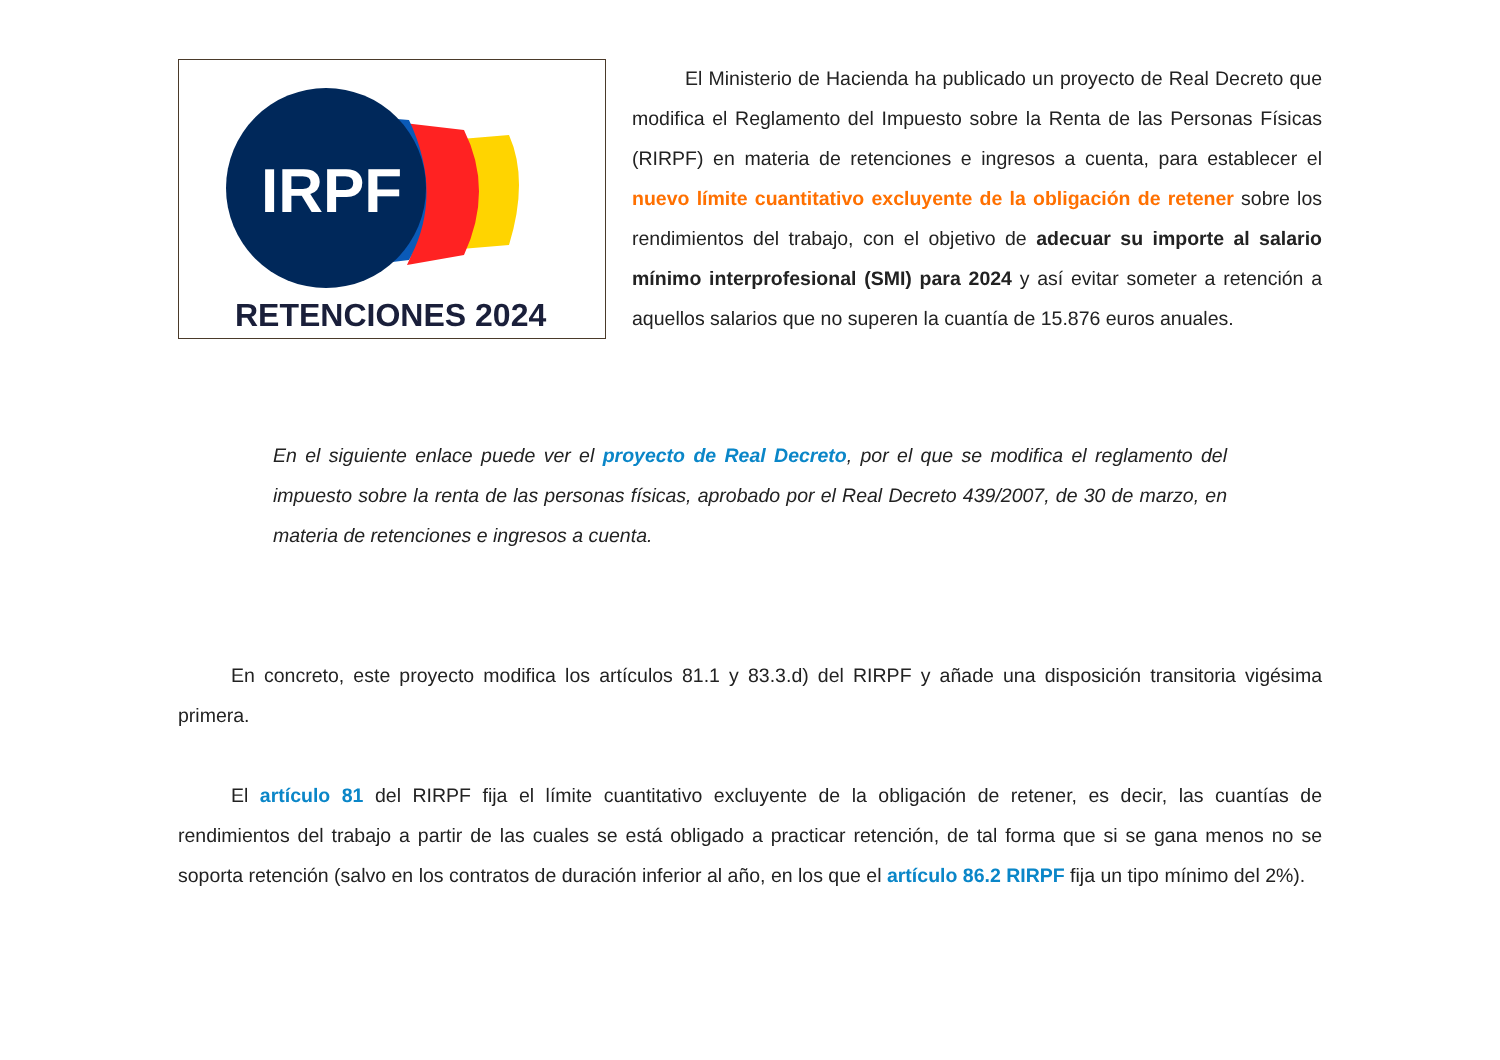IRPF
RETENCIONES 2024
El Ministerio de Hacienda ha publicado un proyecto de Real Decreto que modifica el Reglamento del Impuesto sobre la Renta de las Personas Físicas (RIRPF) en materia de retenciones e ingresos a cuenta, para establecer el nuevo límite cuantitativo excluyente de la obligación de retener sobre los rendimientos del trabajo, con el objetivo de adecuar su importe al salario mínimo interprofesional (SMI) para 2024 y así evitar someter a retención a aquellos salarios que no superen la cuantía de 15.876 euros anuales.
En el siguiente enlace puede ver el proyecto de Real Decreto, por el que se modifica el reglamento del impuesto sobre la renta de las personas físicas, aprobado por el Real Decreto 439/2007, de 30 de marzo, en materia de retenciones e ingresos a cuenta.
En concreto, este proyecto modifica los artículos 81.1 y 83.3.d) del RIRPF y añade una disposición transitoria vigésima primera.
El artículo 81 del RIRPF fija el límite cuantitativo excluyente de la obligación de retener, es decir, las cuantías de rendimientos del trabajo a partir de las cuales se está obligado a practicar retención, de tal forma que si se gana menos no se soporta retención (salvo en los contratos de duración inferior al año, en los que el artículo 86.2 RIRPF fija un tipo mínimo del 2%).